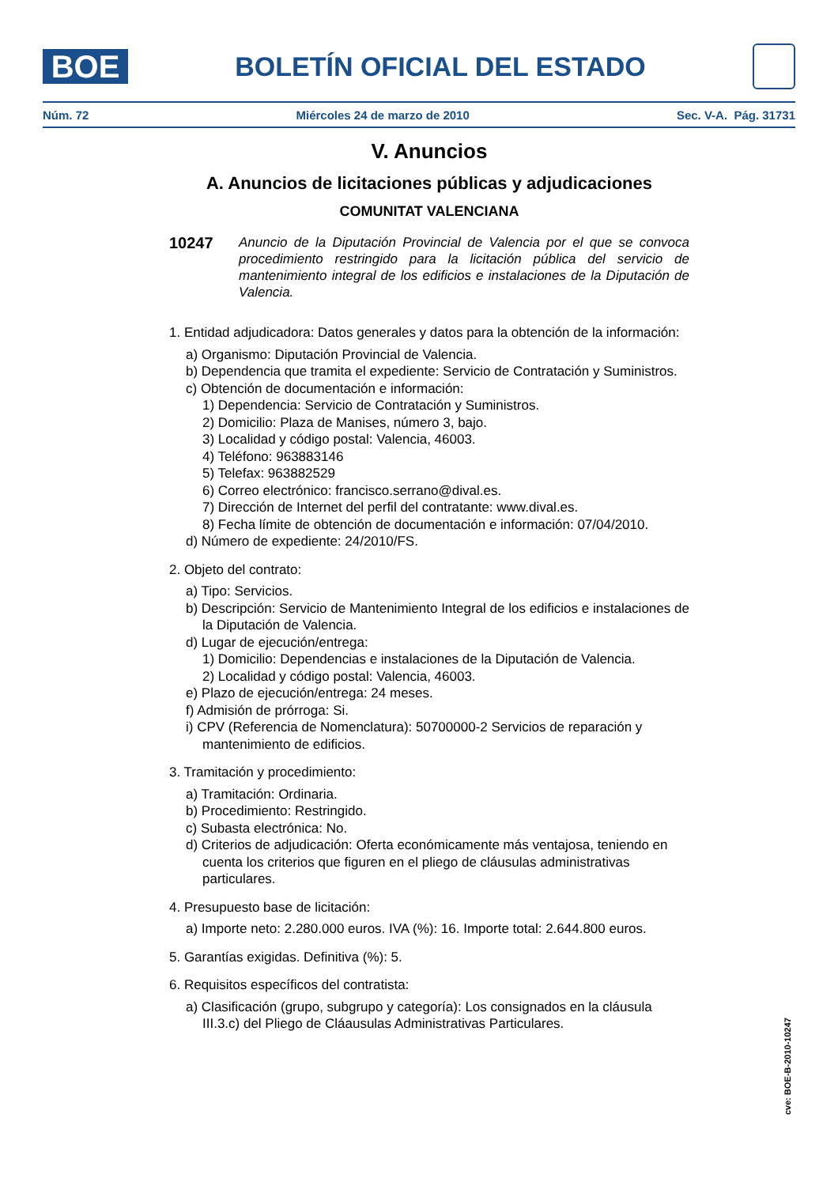BOE
BOLETÍN OFICIAL DEL ESTADO
Núm. 72 Miércoles 24 de marzo de 2010 Sec. V-A. Pág. 31731
V. Anuncios
A. Anuncios de licitaciones públicas y adjudicaciones
COMUNITAT VALENCIANA
10247
Anuncio de la Diputación Provincial de Valencia por el que se convoca procedimiento restringido para la licitación pública del servicio de mantenimiento integral de los edificios e instalaciones de la Diputación de Valencia.
1. Entidad adjudicadora: Datos generales y datos para la obtención de la información:
a) Organismo: Diputación Provincial de Valencia.
b) Dependencia que tramita el expediente: Servicio de Contratación y Suministros.
c) Obtención de documentación e información:
1) Dependencia: Servicio de Contratación y Suministros.
2) Domicilio: Plaza de Manises, número 3, bajo.
3) Localidad y código postal: Valencia, 46003.
4) Teléfono: 963883146
5) Telefax: 963882529
6) Correo electrónico: francisco.serrano@dival.es.
7) Dirección de Internet del perfil del contratante: www.dival.es.
8) Fecha límite de obtención de documentación e información: 07/04/2010.
d) Número de expediente: 24/2010/FS.
2. Objeto del contrato:
a) Tipo: Servicios.
b) Descripción: Servicio de Mantenimiento Integral de los edificios e instalaciones de la Diputación de Valencia.
d) Lugar de ejecución/entrega:
1) Domicilio: Dependencias e instalaciones de la Diputación de Valencia.
2) Localidad y código postal: Valencia, 46003.
e) Plazo de ejecución/entrega: 24 meses.
f) Admisión de prórroga: Si.
i) CPV (Referencia de Nomenclatura): 50700000-2 Servicios de reparación y mantenimiento de edificios.
3. Tramitación y procedimiento:
a) Tramitación: Ordinaria.
b) Procedimiento: Restringido.
c) Subasta electrónica: No.
d) Criterios de adjudicación: Oferta económicamente más ventajosa, teniendo en cuenta los criterios que figuren en el pliego de cláusulas administrativas particulares.
4. Presupuesto base de licitación:
a) Importe neto: 2.280.000 euros. IVA (%): 16. Importe total: 2.644.800 euros.
5. Garantías exigidas. Definitiva (%): 5.
6. Requisitos específicos del contratista:
a) Clasificación (grupo, subgrupo y categoría): Los consignados en la cláusula III.3.c) del Pliego de Cláausulas Administrativas Particulares.
cve: BOE-B-2010-10247